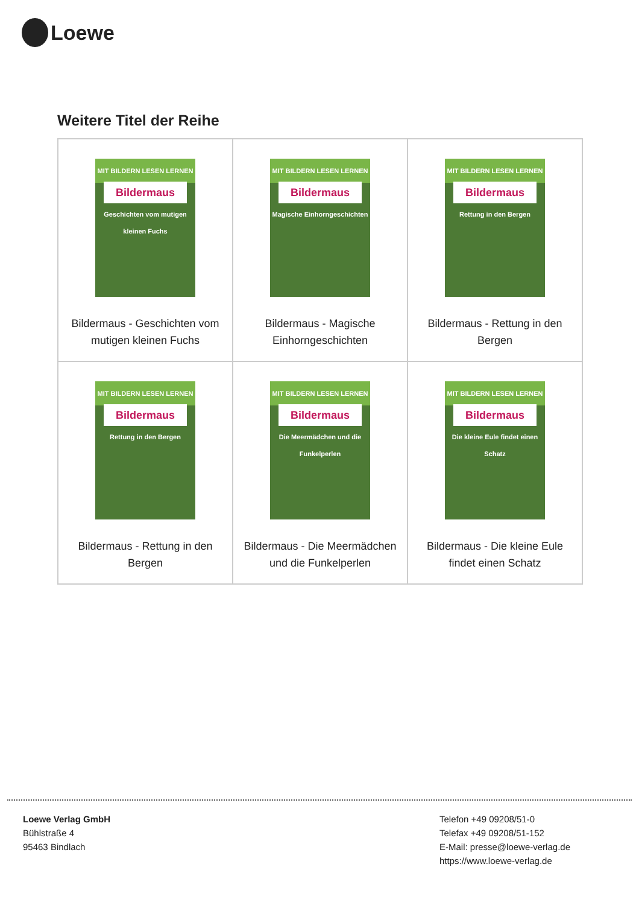Loewe
Weitere Titel der Reihe
| MIT BILDERN LESEN LERNEN Bildermaus Geschichten vom mutigen kleinen Fuchs Bildermaus - Geschichten vom mutigen kleinen Fuchs | MIT BILDERN LESEN LERNEN Bildermaus Magische Einhorngeschichten Bildermaus - Magische Einhorngeschichten | MIT BILDERN LESEN LERNEN Bildermaus Rettung in den Bergen Bildermaus - Rettung in den Bergen |
| MIT BILDERN LESEN LERNEN Bildermaus Rettung in den Bergen Bildermaus - Rettung in den Bergen | MIT BILDERN LESEN LERNEN Bildermaus Die Meermädchen und die Funkelperlen Bildermaus - Die Meermädchen und die Funkelperlen | MIT BILDERN LESEN LERNEN Bildermaus Die kleine Eule findet einen Schatz Bildermaus - Die kleine Eule findet einen Schatz |
Loewe Verlag GmbH
Bühlstraße 4
95463 Bindlach
Telefon +49 09208/51-0
Telefax +49 09208/51-152
E-Mail: presse@loewe-verlag.de
https://www.loewe-verlag.de